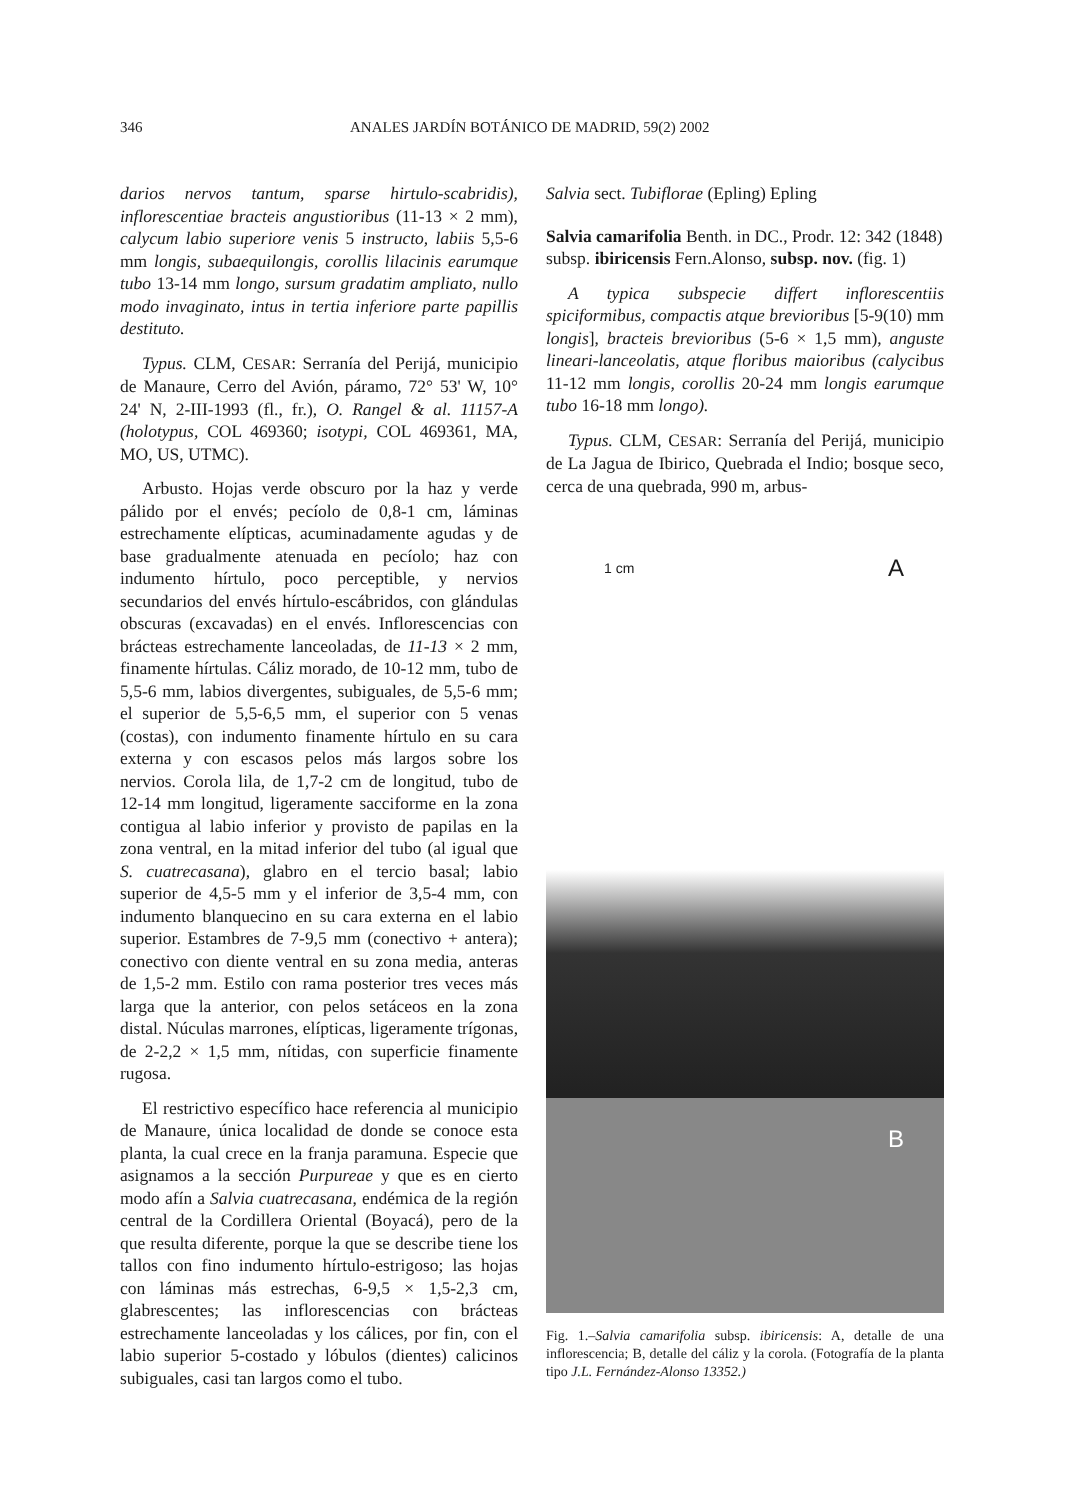346 ANALES JARDÍN BOTÁNICO DE MADRID, 59(2) 2002
darios nervos tantum, sparse hirtulo-scabridis), inflorescentiae bracteis angustioribus (11-13 × 2 mm), calycum labio superiore venis 5 instructo, labiis 5,5-6 mm longis, subaequilongis, corollis lilacinis earumque tubo 13-14 mm longo, sursum gradatim ampliato, nullo modo invaginato, intus in tertia inferiore parte papillis destituto.
Typus. CLM, CESAR: Serranía del Perijá, municipio de Manaure, Cerro del Avión, páramo, 72° 53' W, 10° 24' N, 2-III-1993 (fl., fr.), O. Rangel & al. 11157-A (holotypus, COL 469360; isotypi, COL 469361, MA, MO, US, UTMC).
Arbusto. Hojas verde obscuro por la haz y verde pálido por el envés; pecíolo de 0,8-1 cm, láminas estrechamente elípticas, acuminadamente agudas y de base gradualmente atenuada en pecíolo; haz con indumento hírtulo, poco perceptible, y nervios secundarios del envés hírtulo-escábridos, con glándulas obscuras (excavadas) en el envés. Inflorescencias con brácteas estrechamente lanceoladas, de 11-13 × 2 mm, finamente hírtulas. Cáliz morado, de 10-12 mm, tubo de 5,5-6 mm, labios divergentes, subiguales, de 5,5-6 mm; el superior de 5,5-6,5 mm, el superior con 5 venas (costas), con indumento finamente hírtulo en su cara externa y con escasos pelos más largos sobre los nervios. Corola lila, de 1,7-2 cm de longitud, tubo de 12-14 mm longitud, ligeramente sacciforme en la zona contigua al labio inferior y provisto de papilas en la zona ventral, en la mitad inferior del tubo (al igual que S. cuatrecasana), glabro en el tercio basal; labio superior de 4,5-5 mm y el inferior de 3,5-4 mm, con indumento blanquecino en su cara externa en el labio superior. Estambres de 7-9,5 mm (conectivo + antera); conectivo con diente ventral en su zona media, anteras de 1,5-2 mm. Estilo con rama posterior tres veces más larga que la anterior, con pelos setáceos en la zona distal. Núculas marrones, elípticas, ligeramente trígonas, de 2-2,2 × 1,5 mm, nítidas, con superficie finamente rugosa.
El restrictivo específico hace referencia al municipio de Manaure, única localidad de donde se conoce esta planta, la cual crece en la franja paramuna. Especie que asignamos a la sección Purpureae y que es en cierto modo afín a Salvia cuatrecasana, endémica de la región central de la Cordillera Oriental (Boyacá), pero de la que resulta diferente, porque la que se describe tiene los tallos con fino indumento hírtulo-estrigoso; las hojas con láminas más estrechas, 6-9,5 × 1,5-2,3 cm, glabrescentes; las inflorescencias con brácteas estrechamente lanceoladas y los cálices, por fin, con el labio superior 5-costado y lóbulos (dientes) calicinos subiguales, casi tan largos como el tubo.
Salvia sect. Tubiflorae (Epling) Epling
Salvia camarifolia Benth. in DC., Prodr. 12: 342 (1848)
subsp. ibiricensis Fern.Alonso, subsp. nov. (fig. 1)
A typica subspecie differt inflorescentiis spiciformibus, compactis atque brevioribus [5-9(10) mm longis], bracteis brevioribus (5-6 × 1,5 mm), anguste lineari-lanceolatis, atque floribus maioribus (calycibus 11-12 mm longis, corollis 20-24 mm longis earumque tubo 16-18 mm longo).
Typus. CLM, CESAR: Serranía del Perijá, municipio de La Jagua de Ibirico, Quebrada el Indio; bosque seco, cerca de una quebrada, 990 m, arbus-
1 cm A
B
Fig. 1.–Salvia camarifolia subsp. ibiricensis: A, detalle de una inflorescencia; B, detalle del cáliz y la corola. (Fotografía de la planta tipo J.L. Fernández-Alonso 13352.)